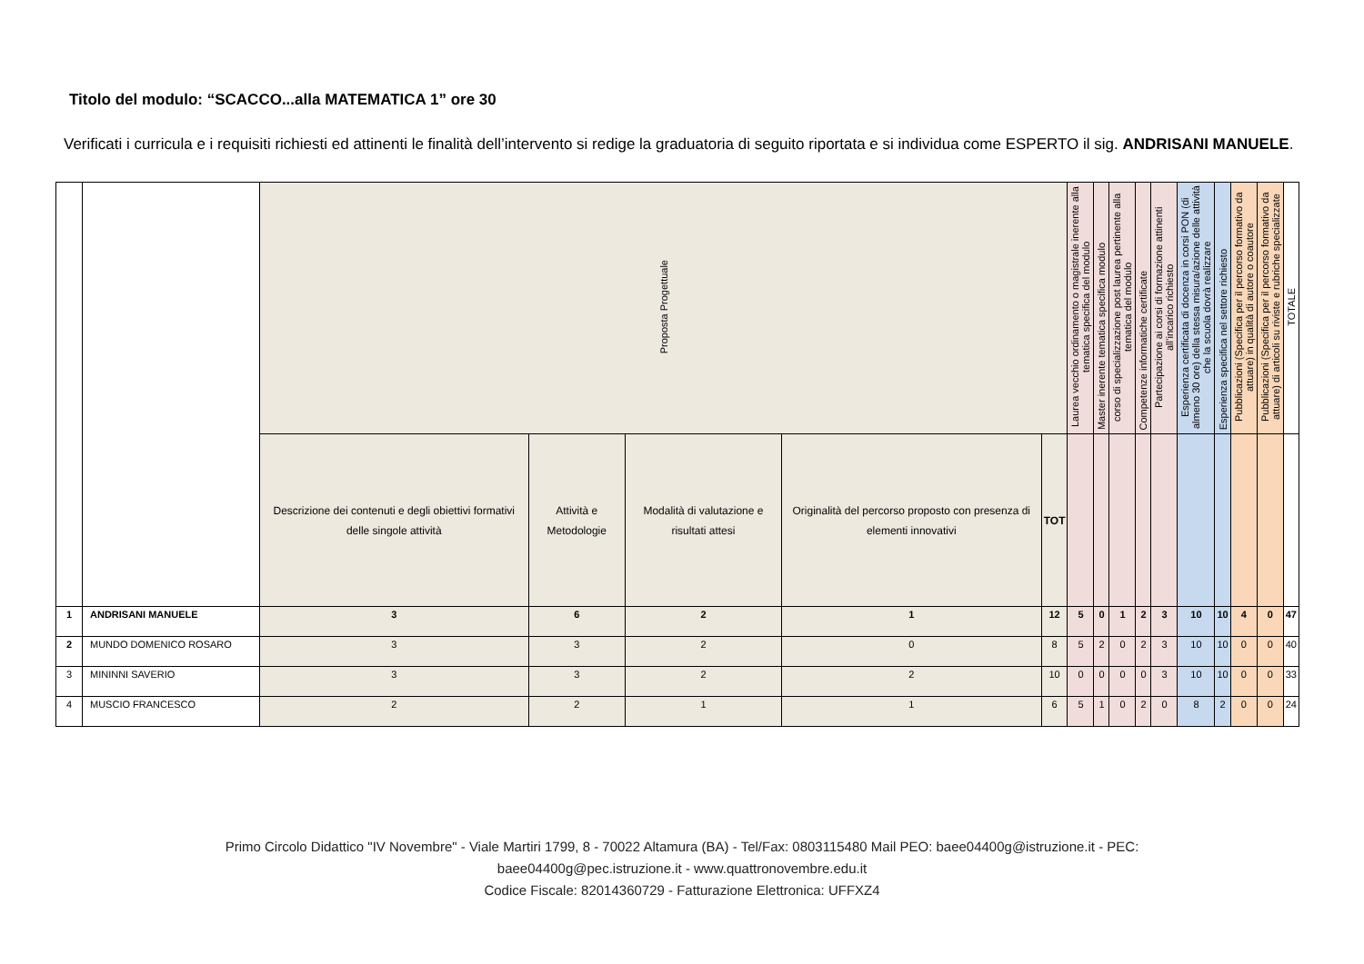Titolo del modulo: “SCACCO...alla MATEMATICA 1” ore 30
Verificati i curricula e i requisiti richiesti ed attinenti le finalità dell’intervento si redige la graduatoria di seguito riportata e si individua come ESPERTO il sig. ANDRISANI MANUELE.
| | | Proposta Progettuale | | | | | Laurea vecchio ordinamento o magistrale inerente alla tematica specifica del modulo | Master inerente tematica specifica modulo | corso di specializzazione post laurea pertinente alla tematica del modulo | Competenze informatiche certificate | Partecipazione ai corsi di formazione attinenti all’incarico richiesto | Esperienza certificata di docenza in corsi PON (di almeno 30 ore) della stessa misura/azione delle attività che la scuola dovrà realizzare | Esperienza specifica nel settore richiesto | Pubblicazioni (Specifica per il percorso formativo da attuare) in qualità di autore o coautore | Pubblicazioni (Specifica per il percorso formativo da attuare) di articoli su riviste e rubriche specializzate | TOTALE |
| | | Descrizione dei contenuti e degli obiettivi formativi delle singole attività | Attività e Metodologie | Modalità di valutazione e risultati attesi | Originalità del percorso proposto con presenza di elementi innovativi | TOT | | | | | | | | | | |
| 1 | ANDRISANI MANUELE | 3 | 6 | 2 | 1 | 12 | 5 | 0 | 1 | 2 | 3 | 10 | 10 | 4 | 0 | 47 |
| 2 | MUNDO DOMENICO ROSARO | 3 | 3 | 2 | 0 | 8 | 5 | 2 | 0 | 2 | 3 | 10 | 10 | 0 | 0 | 40 |
| 3 | MININNI SAVERIO | 3 | 3 | 2 | 2 | 10 | 0 | 0 | 0 | 0 | 3 | 10 | 10 | 0 | 0 | 33 |
| 4 | MUSCIO FRANCESCO | 2 | 2 | 1 | 1 | 6 | 5 | 1 | 0 | 2 | 0 | 8 | 2 | 0 | 0 | 24 |
Primo Circolo Didattico "IV Novembre" - Viale Martiri 1799, 8 - 70022 Altamura (BA) - Tel/Fax: 0803115480 Mail PEO: baee04400g@istruzione.it - PEC:
baee04400g@pec.istruzione.it - www.quattronovembre.edu.it
Codice Fiscale: 82014360729 - Fatturazione Elettronica: UFFXZ4